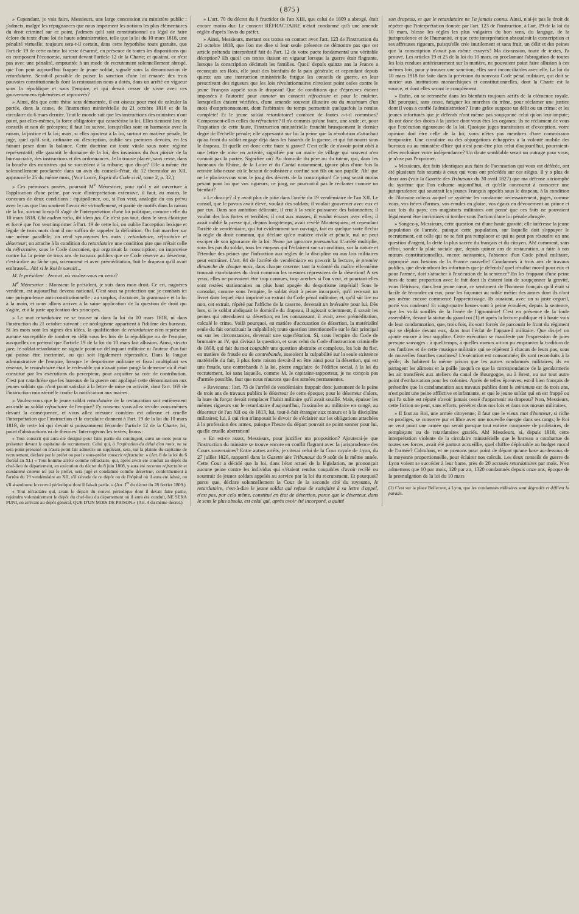( 875 )
» Cependant, je vais faire, Messieurs, une large concession au ministère public : j'admets, malgré les répugnances que nous impriment les notions les plus élémentaires du droit criminel sur ce point, j'admets qu'il soit constitutionnel ou légal de faire éclore du texte d'une loi de haute administration, telle que la loi du 10 mars 1818, une pénalité virtuelle; toujours sera-t-il certain, dans cette hypothèse toute gratuite, que l'article 19 de cette même loi reste désarmé, en présence de toutes les dispositions qui en composent l'économie, surtout devant l'article 12 de la Charte; et qu'ainsi, ce n'est pas avec une pénalité, empruntée à un mode de recrutement solennellement abrogé, que l'on peut aujourd'hui frapper le jeune soldat, signalé sous la dénomination de retardataire. Serait-il possible de puiser la sanction d'une loi émanée des trois pouvoirs constitutionnels dont la restauration nous a dotés, dans un arrêté en vigueur sous la république et sous l'empire, et qui devait cesser de vivre avec ces gouvernemens éphémères et réprouvés?
» Ainsi, dès que cette thèse sera démontrée, il est oiseux pour moi de calculer la portée, dans la cause, de l'instruction ministérielle du 21 octobre 1818 et de la circulaire du 6 mars dernier. Tout le monde sait que les instructions des ministres n'ont point, par elles-mêmes, la force obligatoire qui caractérise la loi. Elles tiennent lieu de conseils et non de préceptes; il faut les suivre, lorsqu'elles sont en harmonie avec la raison, la justice et la loi; mais, si elles ajoutent à la loi, surtout en matière pénale, le juge, quel qu'il soit, ordinaire ou d'exception, oublie ses premiers devoirs, en les faisant peser dans la balance. Cette doctrine est toute vitale sous notre régime représentatif; elle garantit le domaine de la loi, des invasions du bon plaisir de la bureaucratie, des instructions et des ordonnances. Je la trouve placée, sans cesse, dans la bouche des ministres qui se succèdent à la tribune; que dis-je? Elle a même été solennellement proclamée dans un avis du conseil-d'état, du 12 thermidor an XII, approuvé le 25 du même mois, (Voir Locré, Esprit du Code civil, tome 2, p. 32.)
» Ces prémisses posées, poursuit M<sup>e</sup> Ménestrier, pour qu'il y ait ouverture à l'application d'une peine, par voie d'interprétation extensive, il faut, au moins, le concours de deux conditions : équipollence, ou, si l'on veut, analogie du cas prévu avec le cas que l'on soutient l'avoir été virtuellement, et parité de motifs dans la raison de la loi, surtout lorsqu'il s'agit de l'interprétation d'une loi politique, comme celle du 10 mars 1818. Ubi eadem ratio, ibi idem jus. Ce n'est pas tout, dans le sens élastique et forcé que l'on veut imprimer à l'art. 19 de cette loi, on oublie l'acception lexique et légale de trois mots dont il me suffira de rappeler la définition. On fait marcher sur une même parallèle, on rend synonymes les mots : retardataire, réfractaire et déserteur; on attache à la condition du retardataire une condition pire que n'était celle du réfractaire, sous le Code draconien, qui organisait la conscription; on improvise contre lui la peine de trois ans de travaux publics que ce Code réserve au déserteur, c'est-à-dire au lâche qui, sciemment et avec préméditation, fuit le drapeau qu'il avait embrassé... Ah! si le Roi le savait!...
M. le président : Avocat, où voulez-vous en venir?
M<sup>e</sup> Ménestrier : Monsieur le président, je suis dans mon droit. Ce cri, naguères vendéen, est aujourd'hui devenu national. C'est sous sa protection que je combats ici une jurisprudence anti-constitutionnelle : au surplus, discutons, la grammaire et la loi à la main, et nous allons arriver à la saine application de la question de droit qui s'agite, et à la juste application des principes.
» Le mot retardataire ne se trouve ni dans la loi du 10 mars 1818, ni dans l'instruction du 21 octobre suivant : ce néologisme appartient à l'idiôme des bureaux. Si les mots sont les signes des idées, la qualification de retardataire n'en représente aucune susceptible de tomber en délit sous les lois de la république ou de l'empire, auxquelles on prétend que l'article 19 de la loi du 10 mars fait allusion. Ainsi, stricto jure, le soldat retardataire ne signale point un délinquant militaire ni l'auteur d'un fait qui puisse être incriminé, ou qui soit légalement répressible. Dans la langue administrative de l'empire, lorsque le despotisme militaire et fiscal multipliait ses réseaux, le retardataire était le redevable qui n'avait point purgé la demeure où il était constitué par les exécutions du percepteur, pour acquitter sa cote de contribution. C'est par catachrèse que les bureaux de la guerre ont appliqué cette dénomination aux jeunes soldats qui n'ont point satisfait à la lettre de mise en activité, dont l'art. 169 de l'instruction ministérielle confie la notification aux maires.
» Voulez-vous que le jeune soldat retardataire de la restauration soit entièrement assimilé au soldat réfractaire de l'empire? J'y consens: vous allez reculer vous-mêmes devant la conséquence, et vous allez mesurer combien est odieuse et cruelle l'interprétation que l'instruction et la circulaire donnent à l'art. 19 de la loi du 10 mars 1818, de cette loi qui devait si puissamment féconder l'article 12 de la Charte. Ici, point d'abstractions ni de théories. Interrogeons les textes; lisons :
« Tout conscrit qui aura été désigné pour faire partie du contingent, aura un mois pour se présenter devant le capitaine de recrutement. Celui qui, à l'expiration du délai d'un mois, ne se sera point présenté ou n'aura point fait admettre un suppléant, sera, sur la plainte du capitaine de recrutement, déclaré par le préfet ou par le sous-préfet conscrit réfractaire. » (Art. 8 de la loi du 6 floréal an XI.) « Tout homme arrêté comme réfractaire, qui, après avoir été conduit au dépôt du chef-lieu de département, en exécution du décret du 8 juin 1808, y aura été reconnu réfractaire et condamné comme tel par le préfet, sera jugé et condamné comme déserteur, conformément à l'arrêté du 19 vendémiaire an XII, s'il s'évade de ce dépôt ou de l'hôpital où il aura été laissé, ou s'il abandonne le convoi périodique dont il faisait partie. » (Art. I<sup>er</sup> du décret du 28 février 1809.)
« Tout réfractaire qui, avant le départ du convoi périodique dont il devait faire partie, rejoindra volontairement le dépôt du chef-lieu du département où il aura été conduit, NE SERA PUNI, en arrivant au dépôt général, QUE D'UN MOIS DE PRISON.» (Art. 4 du même décret.)
» L'art. 70 du décret du 8 fructidor de l'an XIII, que celui de 1809 a abrogé, était encore moins dur. Le conscrit RÉFRACTAIRE n'était condamné qu'à une amende réglée d'après l'avis du préfet.
» Ainsi, Messieurs, mettant ces textes en contact avec l'art. 123 de l'instruction du 21 octobre 1818, que l'on me dise si leur seule présence ne démontre pas que cet article prétendu interprétatif fait de l'art. 12 de votre pacte fondamental une véritable déception? Eh quoi! ces textes étaient en vigueur lorsque la guerre était flagrante, lorsque la conscription décimait les familles. Quoi! depuis quinze ans la France a reconquis ses Rois, elle jouit des bienfaits de la paix générale; et cependant depuis quinze ans une instruction ministérielle fatigue les conseils de guerre, en leur prescrivant des rigueurs que les lois révolutionnaires n'avaient point osées contre le jeune Français appelé sous le drapeau! Que de conditions que d'épreuves étaient imposées à l'autorité pour annoter un conscrit réfractaire et pour le mulcter, lorsqu'elles étaient vérifiées, d'une amende souvent illusoire ou du maximum d'un mois d'emprisonnement, dont l'arbitraire du temps permettait quelquefois la remise complète! Et le jeune soldat retardataire! combien de fautes a-t-il commises? Compensent-elles celles du réfractaire? Il n'a commis qu'une faute, une seule; et, pour l'expiation de cette faute, l'instruction ministérielle franchit brusquement le dernier degré de l'échelle pénale; elle appesantit sur lui la peine que la révolution n'attachait qu'au front du soldat engagé déjà dans les hasards de la guerre, et qui fut nourri sous le drapeau. Et quelle est donc cette faute si grave? C'est celle de n'avoir point obéi à une lettre de mise en activité, signifiée par un maire de village qui souvent n'en connaît pas la portée. Signifiée où? Au domicile du père ou du tuteur, qui, dans les hameaux du Rhône, de la Loire et du Cantal notamment, ignore plus d'une fois la retraite laborieuse où le besoin de subsister a confiné son fils ou son pupille. Ah! que ne le placiez-vous sous le joug des décrets de la conscription! Ce joug serait moins pesant pour lui que vos rigueurs; ce joug, ne pourrait-il pas le réclamer comme un bienfait?
» Le dirai-je? il y avait plus de pitié dans l'arrêté du 19 vendémiaire de l'an XII. Le consul, que le pavois avait élevé, voulait des soldats; il voulait gouverner avec eux et par eux. Dans son ambition délirante, il crut à la seule puissance des baïonnettes; il voulut des lois fortes et terribles; il crut aux masses, il voulut écraser avec elles; il avait oublié la presse qui, depuis long-temps, avait révélé Montesquieu; et cependant l'arrêté de vendémiaire, qui fut évidemment son ouvrage, fait en quelque sorte fléchir la règle du droit commun, qui déclare qu'en matière civile et pénale, nul ne peut exciper de son ignorance de la loi: Nemo jus ignorare præsumitur. L'arrêté multiplie, sous les pas du soldat, tous les moyens qui l'éclairent sur sa condition, sur la nature et l'étendue des peines que l'infraction aux règles de la discipline ou aux lois militaires peut entraîner. L'art. 84 de l'arrêté de vendémiaire en prescrit la lecture, le premier dimanche de chaque mois, dans chaque caserne: tant la volonté du maître elle-même trouvait exorbitantes du droit commun les mesures répressives de la désertion! A ses yeux, elles ne pouvaient être trop connues, trop acerbes si l'on veut, et pourtant elles sont restées stationnaires au plus haut apogée du despotisme impérial! Sous le consulat, comme sous l'empire, le soldat était à peine incorporé, qu'il recevait un livret dans lequel était imprimé un extrait du Code pénal militaire; et, qu'il sût lire ou non, cet extrait, répété par l'affiche de la caserne, devenait un bréviaire pour lui. Dès lors, si le soldat abdiquait le domicile du drapeau, il agissait sciemment, il savait les peines qui attendaient sa désertion; en les connaissant, il avait, avec préméditation, calculé le crime. Voilà pourquoi, en matière d'accusation de désertion, la matérialité seule du fait constituait la culpabilité; toute question intentionnelle sur le fait principal ou sur les circonstances, devenait une superfétation. Si, sous l'empire du Code de brumaire an IV, qui divisait la question, et sous celui du Code d'instruction criminelle de 1808, qui fait du mot coupable une question abstraite et complexe, les lois du fisc, en matière de fraude ou de contrebande, asseoient la culpabilité sur la seule existence matérielle du fait, à plus forte raison devait-il en être ainsi pour la désertion, qui est une fraude, une contrebande à la loi, pierre angulaire de l'édifice social, à la loi du recrutement, loi sans laquelle, comme M. le capitaine-rapporteur, je ne conçois pas d'armée possible, faut que nous n'aurons que des armées permanentes.
» Revenons : l'art. 73 de l'arrêté de vendémiaire frappait donc justement de la peine de trois ans de travaux publics le déserteur de cette époque; pour le déserteur d'alors, la bure du forçat devait remplacer l'habit militaire qu'il avait souillé. Mais, épuiser les mêmes rigueurs sur le retardataire d'aujourd'hui, l'assimiler au militaire en congé, au déserteur de l'an XII ou de 1813, lui, tout-à-fait étranger aux mœurs et à la discipline militaires; lui, à qui rien n'imposait le devoir de s'éclairer sur les obligations attachées à la profession des armes, puisque l'heure du départ pouvait ne point sonner pour lui, quelle cruelle aberration!
» En est-ce assez, Messieurs, pour justifier ma proposition? Ajouterai-je que l'instruction du ministre se trouve encore en conflit flagrant avec la jurisprudence des Cours souveraines? Entre autres arrêts, je citerai celui de la Cour royale de Lyon, du 27 juillet 1826, rapporté dans la Gazette des Tribunaux du 9 août de la même année. Cette Cour a décidé que la loi, dans l'état actuel de la législation, ne prononçait aucune peine contre les individus qui s'étaient rendus coupables d'avoir recélé ou soustrait de jeunes soldats appelés au service par la loi du recrutement. Et pourquoi? parce que, déclare solennellement la Cour de la seconde cité du royaume, le retardataire, c'est-à-dire le jeune soldat qui refuse de satisfaire à sa lettre d'appel, n'est pas, par cela même, constitué en état de désertion, parce que le déserteur, dans le sens le plus absolu, est celui qui, après avoir été incorporé, a quitté
son drapeau, et que le retardataire ne l'a jamais connu. Ainsi, n'ai-je pas le droit de répéter que l'interprétation donnée par l'art. 123 de l'instruction, à l'art. 19 de la loi du 10 mars, blesse les règles les plus vulgaires du bon sens, du langage, de la jurisprudence et de l'humanité, et que cette interprétation absoudrait la conscription et ses affreuses rigueurs, puisqu'elle crée inutilement et sans fruit, un délit et des peines que la conscription n'avait pas même essayés? Ma discussion, toute de textes, l'a prouvé. Les articles 19 et 25 de la loi du 10 mars, en proclamant l'abrogation de toutes les lois rendues antérieurement sur la matière, ne pouvaient point faire allusion à ces mêmes lois, pour y trouver une sanction; elles sont inconciliables avec elle. La loi du 10 mars 1818 fut faite dans la prévision du nouveau Code pénal militaire, qui doit se marier aux institutions monarchiques et constitutionnelles, dont la Charte est la source, et dont elles seront le complément.
» Enfin, on se retranche dans les bienfaits toujours actifs de la clémence royale. Eh! pourquoi, sans cesse, fatiguer les marches du trône, pour réclamer une justice dont il vous a confié l'administration? Toute grâce suppose un délit ou un crime; et les jeunes infortunés que je défends n'ont même pas soupçonné celui qu'on leur impute; ils ont donc des droits à la justice dont vous êtes les organes; ils ne réclament de vous que l'exécution rigoureuse de la loi. Quoique juges transitoires et d'exception, votre opinion doit être celle de la loi; vous n'êtes pas membres d'une commission temporaire. Une circulaire ou des objurgations échappées à la volonté mobile des bureaux ou au ministère d'hier qui n'est peut-être plus celui d'aujourd'hui, pourraient-elles enchaîner votre indépendance? Un doute semblable serait un outrage pour vous; je n'ose pas l'exprimer.
» Messieurs, des faits identiques aux faits de l'accusation qui vous est déférée, ont été plusieurs fois soumis à ceux qui vous ont précédés sur ces sièges. Il y a plus de deux ans (voir la Gazette des Tribunaux du 30 avril 1827) que ma défense a triomphé du système que l'on exhume aujourd'hui, et qu'elle concourut à consacrer une jurisprudence qui soustrait les jeunes Français appelés sous le drapeau, à la condition de l'ilotisme odieux auquel ce système les condamne nécessairement, juges, comme vous, vos frères d'armes, vos émules en gloire, vos égaux en dévouement au prince et aux lois du pays; ces magistrats militaires ont pensé que ces faits ne pouvaient légalement être incriminés ni tomber sous l'action d'une loi pénale abrogée.
» Songez-y, Messieurs, cette question est d'une haute gravité; elle intéresse la jeune population de l'armée, puisque cette population, sur laquelle doit s'appuyer le recrutement, est celle qui ne se fait pas remplacer et qui ne peut pas résoudre en une question d'argent, la dette la plus sacrée du français et du citoyen. Ah! comment, sans effroi, sonder la plaie sociale que, depuis quinze ans de restauration, a faite à nos mœurs constitutionnelles, encore naissantes, l'absence d'un Code pénal militaire, approprié aux besoins de la France nouvelle! Condamnés à trois ans de travaux publics, que deviendront les infortunés que je défends? quel résultat moral pour eux et pour l'armée, doit s'attacher à l'exécution de la sentence? En les frappant d'une peine hors de toute proportion avec le fait dont ils étaient loin de soupçonner la gravité, vous flétrissez, dans leur jeune cœur, ce sentiment de l'honneur français qu'il était si facile de féconder en eux, pour les façonner au noble métier des armes dont ils n'ont pas même encore commencé l'apprentissage. Ils auraient, avec un si juste orgueil, porté vos couleurs! Et vingt-quatre heures sont à peine écoulées, depuis la sentence, que les voilà souillés de la livrée de l'ignominie! C'est en présence de la foule assemblée, devant la statue du grand roi (1) et après la lecture publique et à haute voix de leur condamnation, que, trois fois, ils sont forcés de parcourir le front du régiment qui se déploie devant eux, dans tout l'éclat de l'appareil militaire. Que dis-je! on ajoute encore à leur supplice. Cette exécution se manifeste par l'expression de joies presque sauvages : à quel temps, à quelles mœurs a-t-on pu emprunter la tradition de ces fanfares et de cette musique militaire qui se répètent à chacun de leurs pas, sous de nouvelles fourches caudines? L'exécution est consommée; ils sont reconduits à la geôle; ils habitent la même prison que les autres condamnés militaires; ils en partagent les alimens et la paille jusqu'à ce que la correspondance de la gendarmerie les ait transférés aux ateliers du canal de Bourgogne, ou à Brest, ou sur tout autre point d'embarcation pour les colonies. Après de telles épreuves, est-il bien français de prétendre que la condamnation aux travaux publics dont le minimum est de trois ans, n'est point une peine afflictive et infamante, et que le jeune soldat qui en est frappé ou qui l'a subie est réputé n'avoir jamais cessé d'appartenir au drapeau? Non, Messieurs, cette fiction ne peut, sans efforts, pénétrer dans nos lois et dans nos mœurs militaires.
» Il faut au Roi, une armée citoyenne; il faut que le vieux mot d'honneur, si riche en prodiges, se conserve pur et libre avec une nouvelle énergie dans ses rangs; le Roi ne veut point une armée qui serait presque tout entière composée de prolétaires, de remplaçans ou de retardataires graciés. Ah! Messieurs, si, depuis 1818, cette interprétation violente de la circulaire ministérielle que le barreau a combattue de toutes ses forces, avait été partout accueillie, quel chiffre déplorable au budget moral de l'armée? Calculons, et ne prenons pour point de départ qu'une base au-dessous de la moyenne proportionnelle, pour éclairer nos calculs. Les deux conseils de guerre de Lyon voient se succéder à leur barre, près de 20 accusés retardataires par mois. N'en admettons que 10 par mois, 120 par an, 1320 condamnés depuis onze ans, époque de la promulgation de la loi du 10 mars
(1) C'est sur la place Bellecour, à Lyon, que les condamnés militaires sont dégradés et défilent la parade.